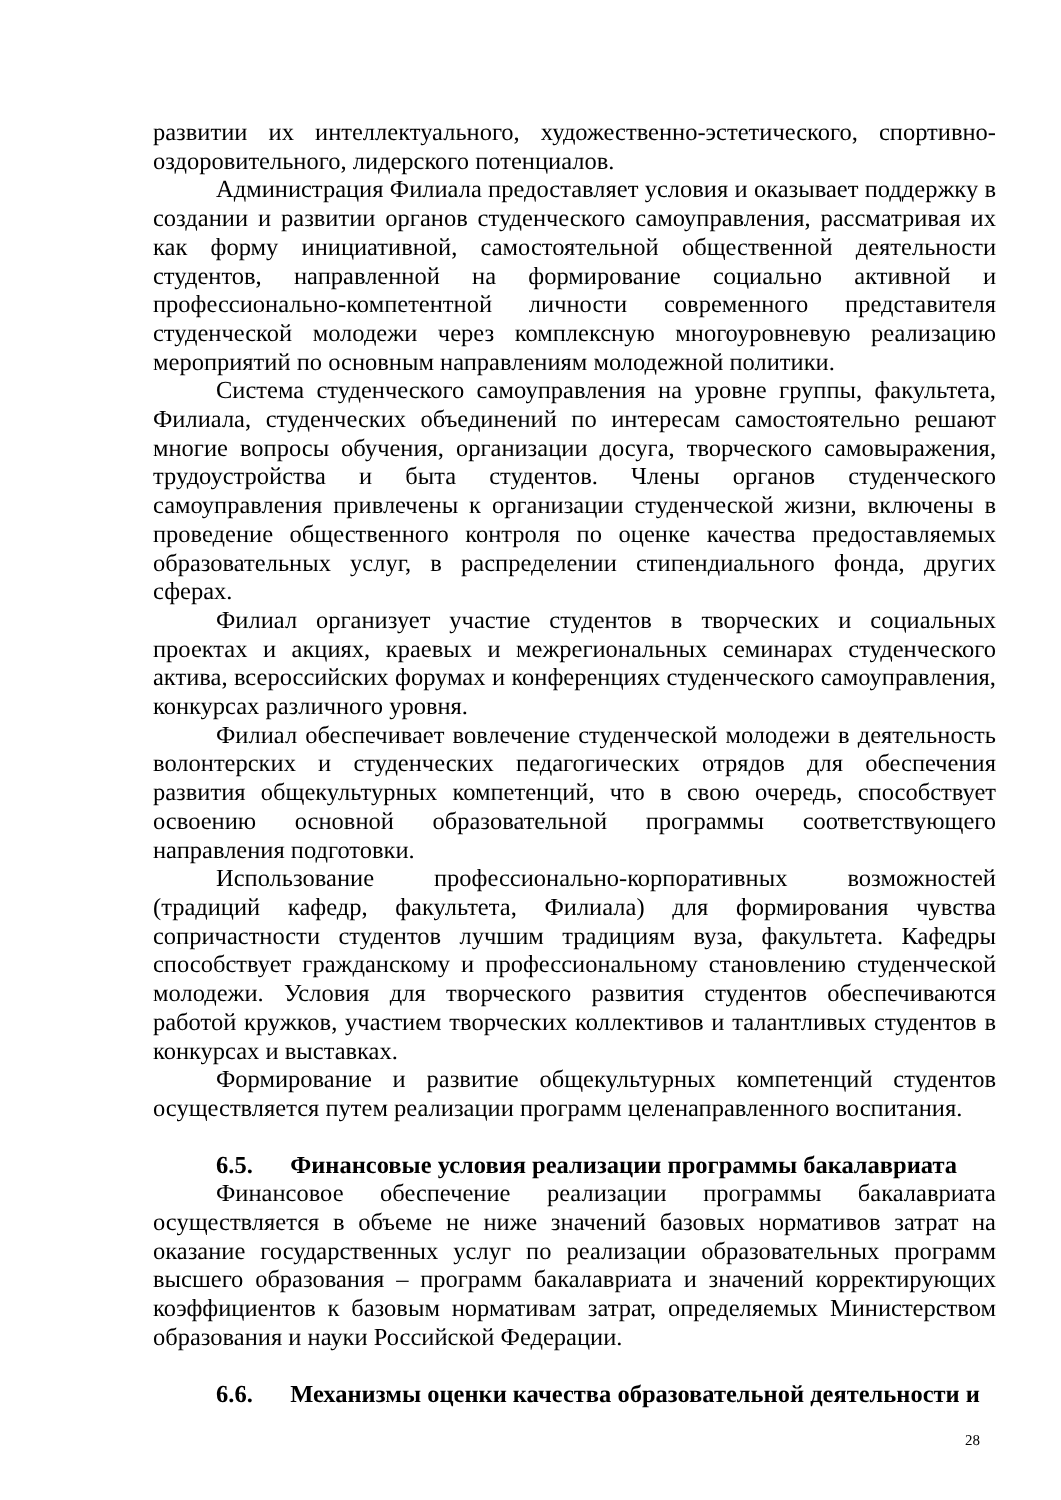развитии их интеллектуального, художественно-эстетического, спортивно-оздоровительного, лидерского потенциалов.
Администрация Филиала предоставляет условия и оказывает поддержку в создании и развитии органов студенческого самоуправления, рассматривая их как форму инициативной, самостоятельной общественной деятельности студентов, направленной на формирование социально активной и профессионально-компетентной личности современного представителя студенческой молодежи через комплексную многоуровневую реализацию мероприятий по основным направлениям молодежной политики.
Система студенческого самоуправления на уровне группы, факультета, Филиала, студенческих объединений по интересам самостоятельно решают многие вопросы обучения, организации досуга, творческого самовыражения, трудоустройства и быта студентов. Члены органов студенческого самоуправления привлечены к организации студенческой жизни, включены в проведение общественного контроля по оценке качества предоставляемых образовательных услуг, в распределении стипендиального фонда, других сферах.
Филиал организует участие студентов в творческих и социальных проектах и акциях, краевых и межрегиональных семинарах студенческого актива, всероссийских форумах и конференциях студенческого самоуправления, конкурсах различного уровня.
Филиал обеспечивает вовлечение студенческой молодежи в деятельность волонтерских и студенческих педагогических отрядов для обеспечения развития общекультурных компетенций, что в свою очередь, способствует освоению основной образовательной программы соответствующего направления подготовки.
Использование профессионально-корпоративных возможностей (традиций кафедр, факультета, Филиала) для формирования чувства сопричастности студентов лучшим традициям вуза, факультета. Кафедры способствует гражданскому и профессиональному становлению студенческой молодежи. Условия для творческого развития студентов обеспечиваются работой кружков, участием творческих коллективов и талантливых студентов в конкурсах и выставках.
Формирование и развитие общекультурных компетенций студентов осуществляется путем реализации программ целенаправленного воспитания.
6.5. Финансовые условия реализации программы бакалавриата
Финансовое обеспечение реализации программы бакалавриата осуществляется в объеме не ниже значений базовых нормативов затрат на оказание государственных услуг по реализации образовательных программ высшего образования – программ бакалавриата и значений корректирующих коэффициентов к базовым нормативам затрат, определяемых Министерством образования и науки Российской Федерации.
6.6. Механизмы оценки качества образовательной деятельности и
28